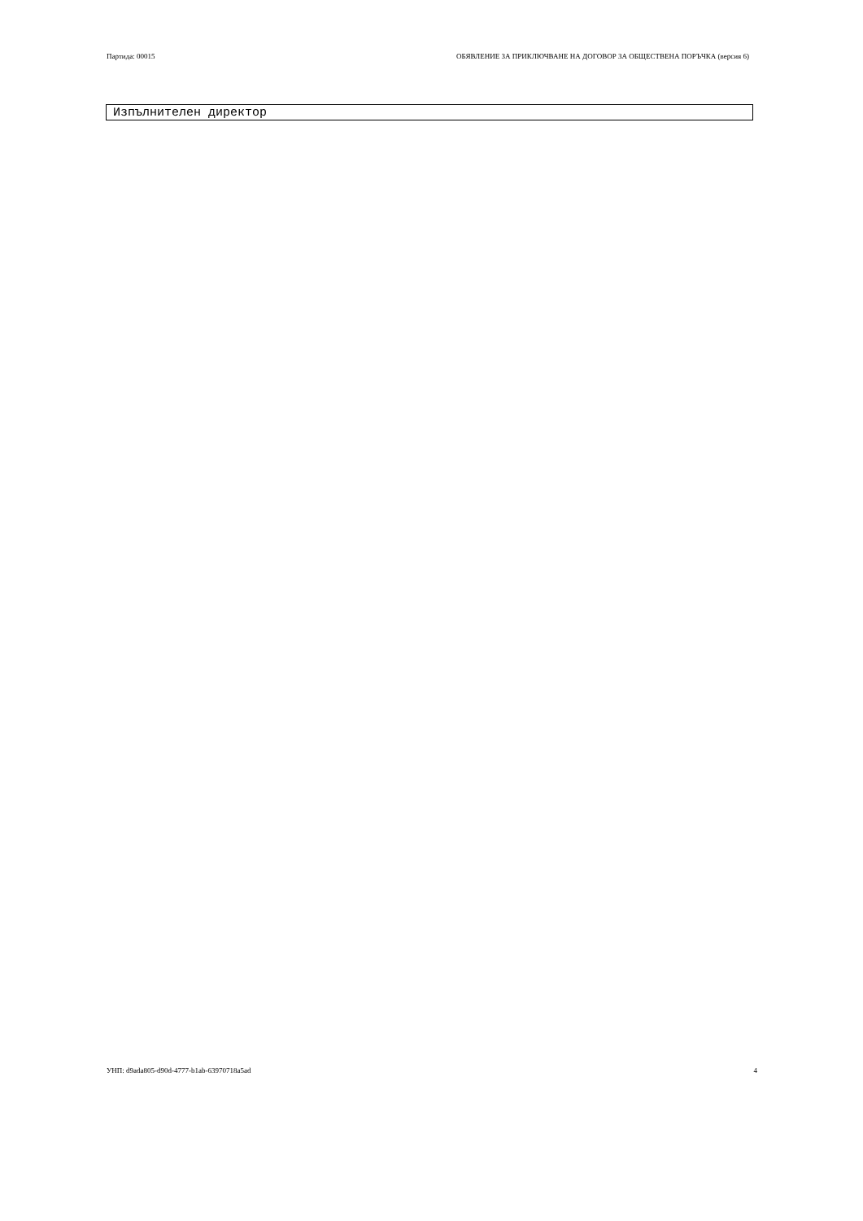Партида: 00015 ОБЯВЛЕНИЕ ЗА ПРИКЛЮЧВАНЕ НА ДОГОВОР ЗА ОБЩЕСТВЕНА ПОРЪЧКА (версия 6)
Изпълнителен директор
УНП: d9ada805-d90d-4777-b1ab-63970718a5ad 4